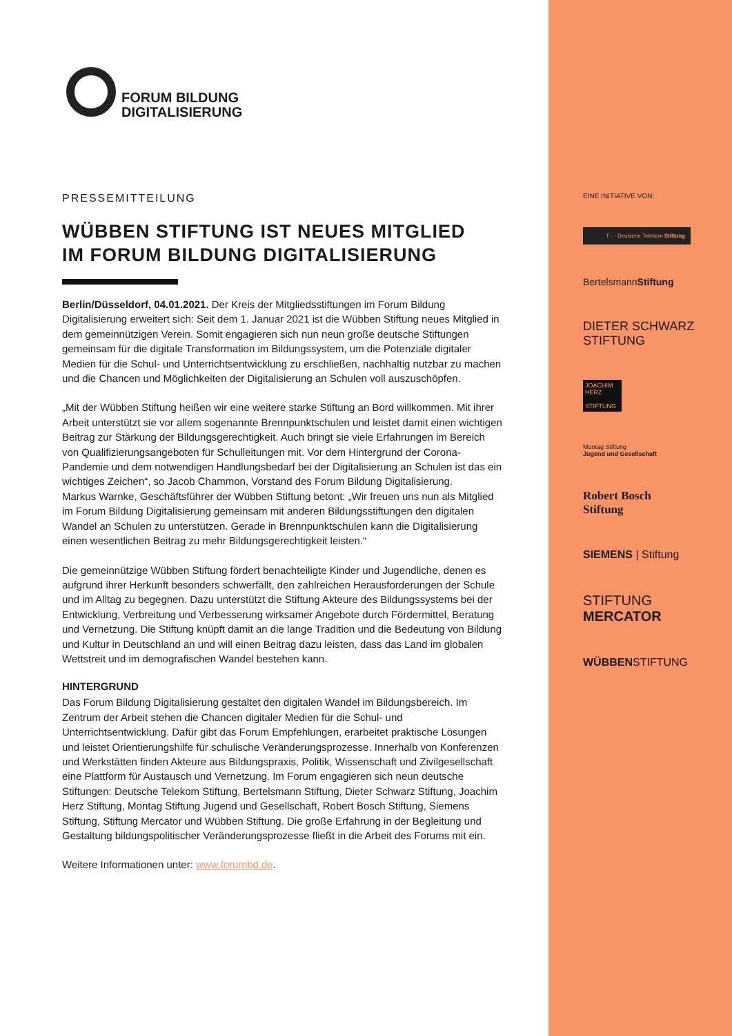FORUM BILDUNG
DIGITALISIERUNG
PRESSEMITTEILUNG
WÜBBEN STIFTUNG IST NEUES MITGLIED
IM FORUM BILDUNG DIGITALISIERUNG
Berlin/Düsseldorf, 04.01.2021. Der Kreis der Mitgliedsstiftungen im Forum Bildung Digitalisierung erweitert sich: Seit dem 1. Januar 2021 ist die Wübben Stiftung neues Mitglied in dem gemeinnützigen Verein. Somit engagieren sich nun neun große deutsche Stiftungen gemeinsam für die digitale Transformation im Bildungssystem, um die Potenziale digitaler Medien für die Schul- und Unterrichtsentwicklung zu erschließen, nachhaltig nutzbar zu machen und die Chancen und Möglichkeiten der Digitalisierung an Schulen voll auszuschöpfen.
„Mit der Wübben Stiftung heißen wir eine weitere starke Stiftung an Bord willkommen. Mit ihrer Arbeit unterstützt sie vor allem sogenannte Brennpunktschulen und leistet damit einen wichtigen Beitrag zur Stärkung der Bildungsgerechtigkeit. Auch bringt sie viele Erfahrungen im Bereich von Qualifizierungsangeboten für Schulleitungen mit. Vor dem Hintergrund der Corona-Pandemie und dem notwendigen Handlungsbedarf bei der Digitalisierung an Schulen ist das ein wichtiges Zeichen“, so Jacob Chammon, Vorstand des Forum Bildung Digitalisierung.
Markus Warnke, Geschäftsführer der Wübben Stiftung betont: „Wir freuen uns nun als Mitglied im Forum Bildung Digitalisierung gemeinsam mit anderen Bildungsstiftungen den digitalen Wandel an Schulen zu unterstützen. Gerade in Brennpunktschulen kann die Digitalisierung einen wesentlichen Beitrag zu mehr Bildungsgerechtigkeit leisten.“
Die gemeinnützige Wübben Stiftung fördert benachteiligte Kinder und Jugendliche, denen es aufgrund ihrer Herkunft besonders schwerfällt, den zahlreichen Herausforderungen der Schule und im Alltag zu begegnen. Dazu unterstützt die Stiftung Akteure des Bildungssystems bei der Entwicklung, Verbreitung und Verbesserung wirksamer Angebote durch Fördermittel, Beratung und Vernetzung. Die Stiftung knüpft damit an die lange Tradition und die Bedeutung von Bildung und Kultur in Deutschland an und will einen Beitrag dazu leisten, dass das Land im globalen Wettstreit und im demografischen Wandel bestehen kann.
HINTERGRUND
Das Forum Bildung Digitalisierung gestaltet den digitalen Wandel im Bildungsbereich. Im Zentrum der Arbeit stehen die Chancen digitaler Medien für die Schul- und Unterrichtsentwicklung. Dafür gibt das Forum Empfehlungen, erarbeitet praktische Lösungen und leistet Orientierungshilfe für schulische Veränderungsprozesse. Innerhalb von Konferenzen und Werkstätten finden Akteure aus Bildungspraxis, Politik, Wissenschaft und Zivilgesellschaft eine Plattform für Austausch und Vernetzung. Im Forum engagieren sich neun deutsche Stiftungen: Deutsche Telekom Stiftung, Bertelsmann Stiftung, Dieter Schwarz Stiftung, Joachim Herz Stiftung, Montag Stiftung Jugend und Gesellschaft, Robert Bosch Stiftung, Siemens Stiftung, Stiftung Mercator und Wübben Stiftung. Die große Erfahrung in der Begleitung und Gestaltung bildungspolitischer Veränderungsprozesse fließt in die Arbeit des Forums mit ein.
Weitere Informationen unter: www.forumbd.de.
EINE INITIATIVE VON:
T · · Deutsche Telekom Stiftung
BertelsmannStiftung
DIETER SCHWARZ
STIFTUNG
JOACHIM HERZ
STIFTUNG
Montag Stiftung
Jugend und Gesellschaft
Robert Bosch
Stiftung
SIEMENS | Stiftung
STIFTUNG
MERCATOR
WÜBBENSTIFTUNG